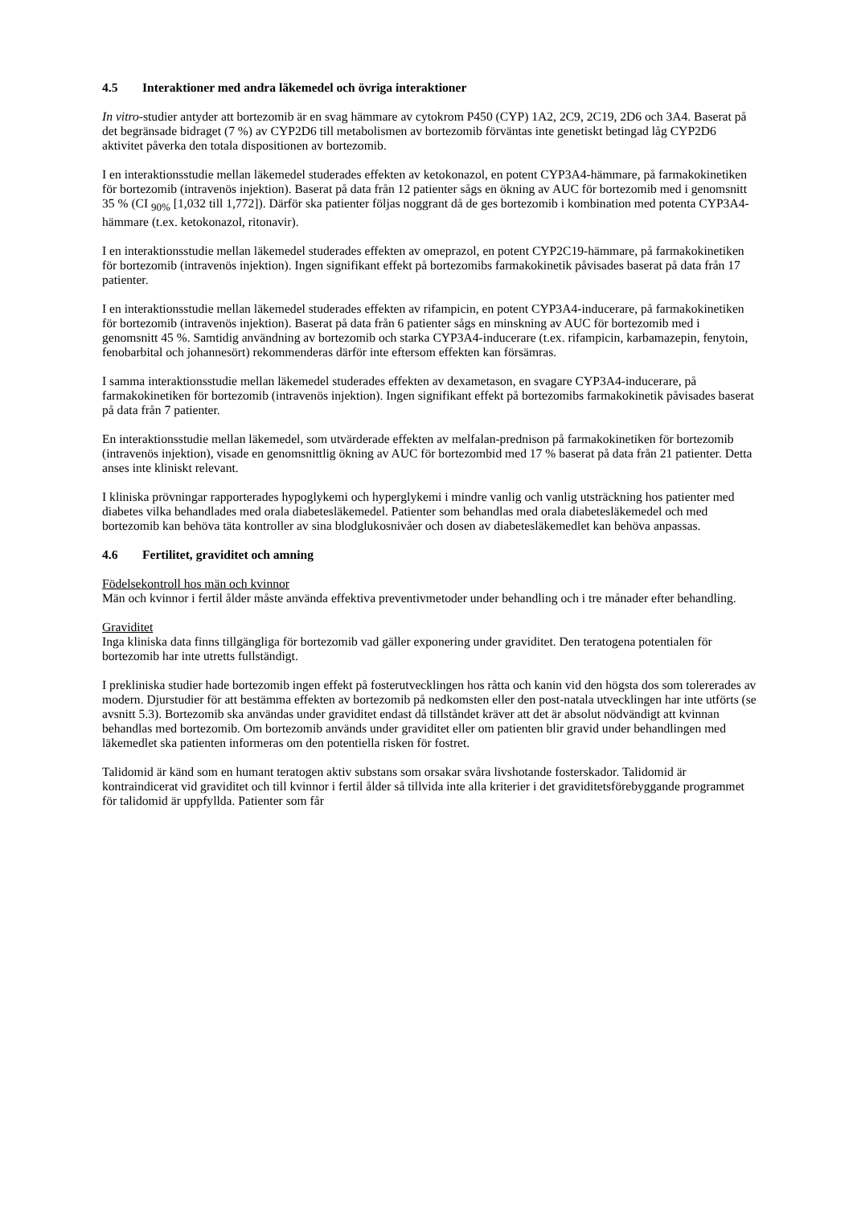4.5 Interaktioner med andra läkemedel och övriga interaktioner
In vitro-studier antyder att bortezomib är en svag hämmare av cytokrom P450 (CYP) 1A2, 2C9, 2C19, 2D6 och 3A4. Baserat på det begränsade bidraget (7 %) av CYP2D6 till metabolismen av bortezomib förväntas inte genetiskt betingad låg CYP2D6 aktivitet påverka den totala dispositionen av bortezomib.
I en interaktionsstudie mellan läkemedel studerades effekten av ketokonazol, en potent CYP3A4-hämmare, på farmakokinetiken för bortezomib (intravenös injektion). Baserat på data från 12 patienter sågs en ökning av AUC för bortezomib med i genomsnitt 35 % (CI <sub>90%</sub> [1,032 till 1,772]). Därför ska patienter följas noggrant då de ges bortezomib i kombination med potenta CYP3A4-hämmare (t.ex. ketokonazol, ritonavir).
I en interaktionsstudie mellan läkemedel studerades effekten av omeprazol, en potent CYP2C19-hämmare, på farmakokinetiken för bortezomib (intravenös injektion). Ingen signifikant effekt på bortezomibs farmakokinetik påvisades baserat på data från 17 patienter.
I en interaktionsstudie mellan läkemedel studerades effekten av rifampicin, en potent CYP3A4-inducerare, på farmakokinetiken för bortezomib (intravenös injektion). Baserat på data från 6 patienter sågs en minskning av AUC för bortezomib med i genomsnitt 45 %. Samtidig användning av bortezomib och starka CYP3A4-inducerare (t.ex. rifampicin, karbamazepin, fenytoin, fenobarbital och johannesört) rekommenderas därför inte eftersom effekten kan försämras.
I samma interaktionsstudie mellan läkemedel studerades effekten av dexametason, en svagare CYP3A4-inducerare, på farmakokinetiken för bortezomib (intravenös injektion). Ingen signifikant effekt på bortezomibs farmakokinetik påvisades baserat på data från 7 patienter.
En interaktionsstudie mellan läkemedel, som utvärderade effekten av melfalan-prednison på farmakokinetiken för bortezomib (intravenös injektion), visade en genomsnittlig ökning av AUC för bortezombid med 17 % baserat på data från 21 patienter. Detta anses inte kliniskt relevant.
I kliniska prövningar rapporterades hypoglykemi och hyperglykemi i mindre vanlig och vanlig utsträckning hos patienter med diabetes vilka behandlades med orala diabetesläkemedel. Patienter som behandlas med orala diabetesläkemedel och med bortezomib kan behöva täta kontroller av sina blodglukosnivåer och dosen av diabetesläkemedlet kan behöva anpassas.
4.6 Fertilitet, graviditet och amning
Födelsekontroll hos män och kvinnor
Män och kvinnor i fertil ålder måste använda effektiva preventivmetoder under behandling och i tre månader efter behandling.
Graviditet
Inga kliniska data finns tillgängliga för bortezomib vad gäller exponering under graviditet. Den teratogena potentialen för bortezomib har inte utretts fullständigt.
I prekliniska studier hade bortezomib ingen effekt på fosterutvecklingen hos råtta och kanin vid den högsta dos som tolererades av modern. Djurstudier för att bestämma effekten av bortezomib på nedkomsten eller den post-natala utvecklingen har inte utförts (se avsnitt 5.3). Bortezomib ska användas under graviditet endast då tillståndet kräver att det är absolut nödvändigt att kvinnan behandlas med bortezomib. Om bortezomib används under graviditet eller om patienten blir gravid under behandlingen med läkemedlet ska patienten informeras om den potentiella risken för fostret.
Talidomid är känd som en humant teratogen aktiv substans som orsakar svåra livshotande fosterskador. Talidomid är kontraindicerat vid graviditet och till kvinnor i fertil ålder så tillvida inte alla kriterier i det graviditetsförebyggande programmet för talidomid är uppfyllda. Patienter som får